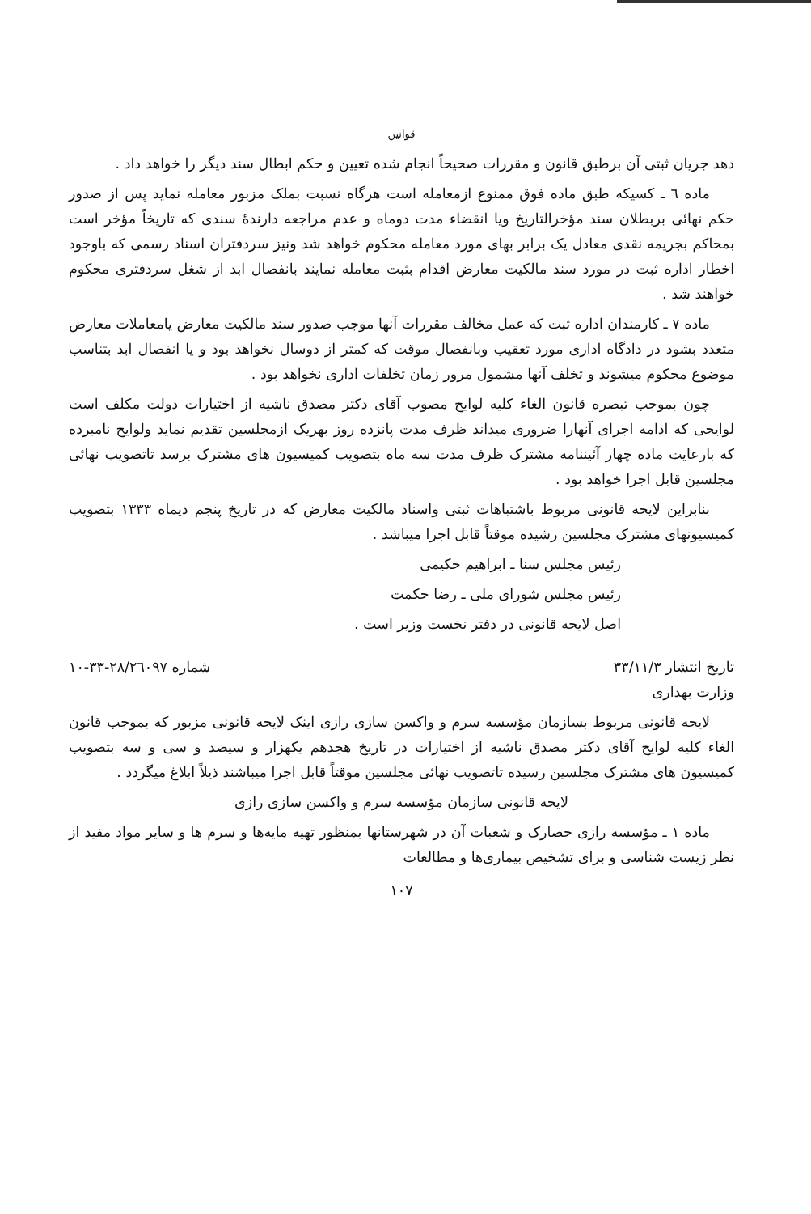قوانین
دهد جریان ثبتی آن برطبق قانون و مقررات صحیحاً انجام شده تعیین و حکم ابطال سند دیگر را خواهد داد .
ماده ٦ ـ کسیکه طبق ماده فوق ممنوع ازمعامله است هرگاه نسبت بملک مزبور معامله نماید پس از صدور حکم نهائی بربطلان سند مؤخرالتاریخ ویا انقضاء مدت دوماه و عدم مراجعه دارندهٔ سندی که تاریخاً مؤخر است بمحاکم بجریمه نقدی معادل یک برابر بهای مورد معامله محکوم خواهد شد ونیز سردفتران اسناد رسمی که باوجود اخطار اداره ثبت در مورد سند مالکیت معارض اقدام بثبت معامله نمایند بانفصال ابد از شغل سردفتری محکوم خواهند شد .
ماده ٧ ـ کارمندان اداره ثبت که عمل مخالف مقررات آنها موجب صدور سند مالکیت معارض یامعاملات معارض متعدد بشود در دادگاه اداری مورد تعقیب وبانفصال موقت که کمتر از دوسال نخواهد بود و یا انفصال ابد بتناسب موضوع محکوم میشوند و تخلف آنها مشمول مرور زمان تخلفات اداری نخواهد بود .
چون بموجب تبصره قانون الغاء کلیه لوایح مصوب آقای دکتر مصدق ناشیه از اختیارات دولت مکلف است لوایحی که ادامه اجرای آنهارا ضروری میداند ظرف مدت پانزده روز بهریک ازمجلسین تقدیم نماید ولوایح نامبرده که بارعایت ماده چهار آئیننامه مشترک ظرف مدت سه ماه بتصویب کمیسیون های مشترک برسد تاتصویب نهائی مجلسین قابل اجرا خواهد بود .
بنابراین لایحه قانونی مربوط باشتباهات ثبتی واسناد مالکیت معارض که در تاریخ پنجم دیماه ١٣٣٣ بتصویب کمیسیونهای مشترک مجلسین رشیده موقتاً قابل اجرا میباشد .
رئیس مجلس سنا ـ ابراهیم حکیمی
رئیس مجلس شورای ملی ـ رضا حکمت
اصل لایحه قانونی در دفتر نخست وزیر است .
تاریخ انتشار ٣٣/١١/٣ شماره ٢٨/٢٦٠٩٧-٣٣-١٠
وزارت بهداری
لایحه قانونی مربوط بسازمان مؤسسه سرم و واکسن سازی رازی اینک لایحه قانونی مزبور که بموجب قانون الغاء کلیه لوایح آقای دکتر مصدق ناشیه از اختیارات در تاریخ هجدهم یکهزار و سیصد و سی و سه بتصویب کمیسیون های مشترک مجلسین رسیده تاتصویب نهائی مجلسین موقتاً قابل اجرا میباشند ذیلاً ابلاغ میگردد .
لایحه قانونی سازمان مؤسسه سرم و واکسن سازی رازی
ماده ١ ـ مؤسسه رازی حصارک و شعبات آن در شهرستانها بمنظور تهیه مایه‌ها و سرم ها و سایر مواد مفید از نظر زیست شناسی و برای تشخیص بیماری‌ها و مطالعات
١٠٧